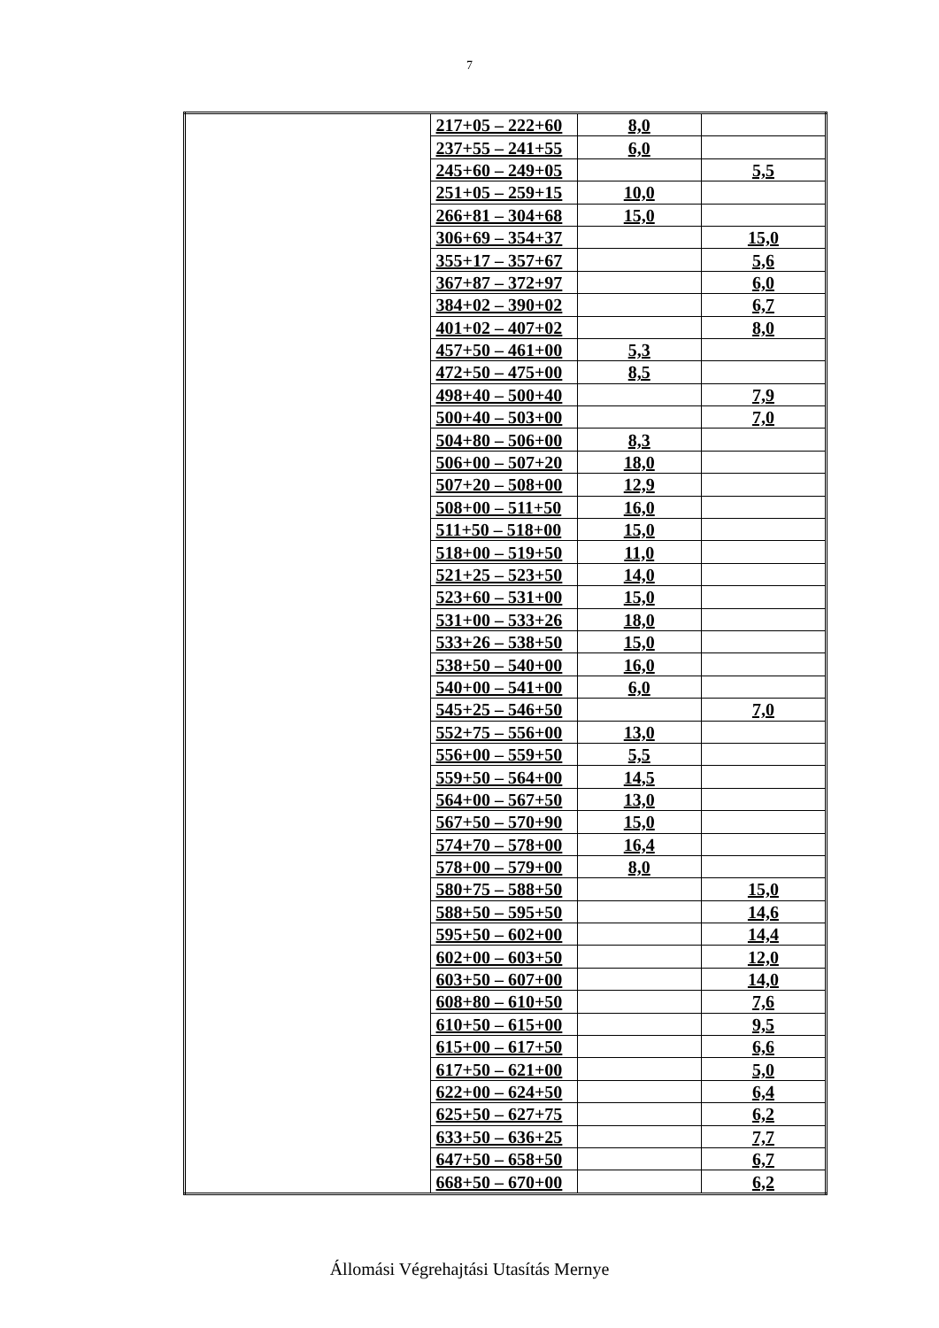7
| | 217+05 – 222+60 | 8,0 | |
| | 237+55 – 241+55 | 6,0 | |
| | 245+60 – 249+05 | | 5,5 |
| | 251+05 – 259+15 | 10,0 | |
| | 266+81 – 304+68 | 15,0 | |
| | 306+69 – 354+37 | | 15,0 |
| | 355+17 – 357+67 | | 5,6 |
| | 367+87 – 372+97 | | 6,0 |
| | 384+02 – 390+02 | | 6,7 |
| | 401+02 – 407+02 | | 8,0 |
| | 457+50 – 461+00 | 5,3 | |
| | 472+50 – 475+00 | 8,5 | |
| | 498+40 – 500+40 | | 7,9 |
| | 500+40 – 503+00 | | 7,0 |
| | 504+80 – 506+00 | 8,3 | |
| | 506+00 – 507+20 | 18,0 | |
| | 507+20 – 508+00 | 12,9 | |
| | 508+00 – 511+50 | 16,0 | |
| | 511+50 – 518+00 | 15,0 | |
| | 518+00 – 519+50 | 11,0 | |
| | 521+25 – 523+50 | 14,0 | |
| | 523+60 – 531+00 | 15,0 | |
| | 531+00 – 533+26 | 18,0 | |
| | 533+26 – 538+50 | 15,0 | |
| | 538+50 – 540+00 | 16,0 | |
| | 540+00 – 541+00 | 6,0 | |
| | 545+25 – 546+50 | | 7,0 |
| | 552+75 – 556+00 | 13,0 | |
| | 556+00 – 559+50 | 5,5 | |
| | 559+50 – 564+00 | 14,5 | |
| | 564+00 – 567+50 | 13,0 | |
| | 567+50 – 570+90 | 15,0 | |
| | 574+70 – 578+00 | 16,4 | |
| | 578+00 – 579+00 | 8,0 | |
| | 580+75 – 588+50 | | 15,0 |
| | 588+50 – 595+50 | | 14,6 |
| | 595+50 – 602+00 | | 14,4 |
| | 602+00 – 603+50 | | 12,0 |
| | 603+50 – 607+00 | | 14,0 |
| | 608+80 – 610+50 | | 7,6 |
| | 610+50 – 615+00 | | 9,5 |
| | 615+00 – 617+50 | | 6,6 |
| | 617+50 – 621+00 | | 5,0 |
| | 622+00 – 624+50 | | 6,4 |
| | 625+50 – 627+75 | | 6,2 |
| | 633+50 – 636+25 | | 7,7 |
| | 647+50 – 658+50 | | 6,7 |
| | 668+50 – 670+00 | | 6,2 |
Állomási Végrehajtási Utasítás Mernye